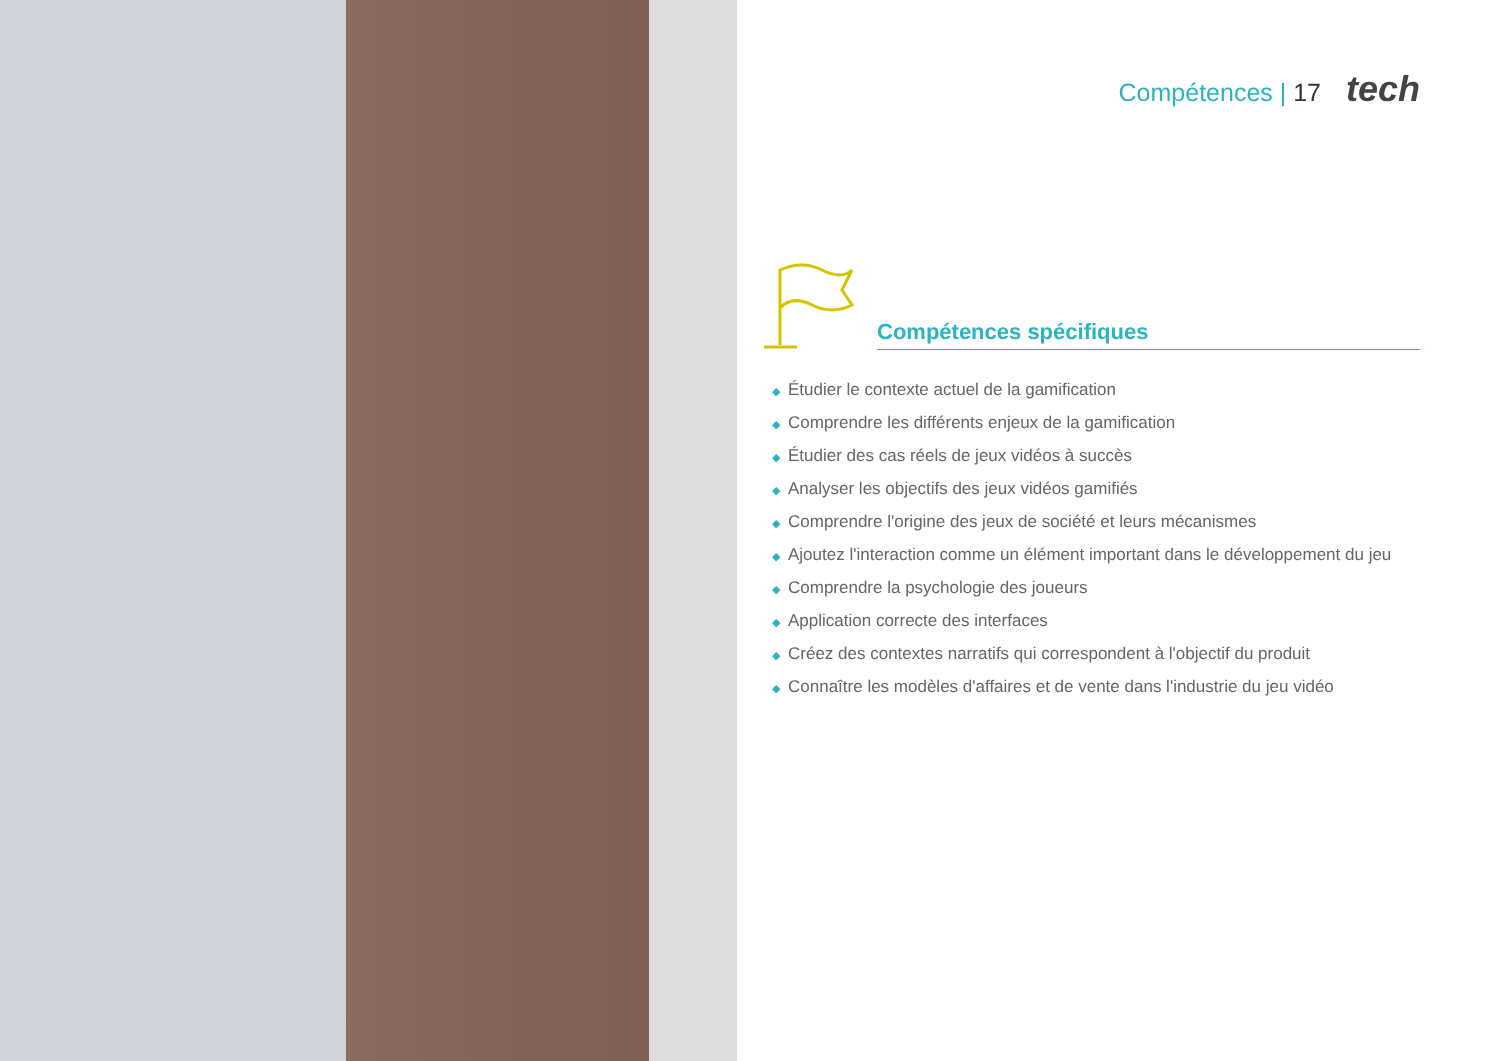Compétences | 17 tech
Compétences spécifiques
◆ Étudier le contexte actuel de la gamification
◆ Comprendre les différents enjeux de la gamification
◆ Étudier des cas réels de jeux vidéos à succès
◆ Analyser les objectifs des jeux vidéos gamifiés
◆ Comprendre l'origine des jeux de société et leurs mécanismes
◆ Ajoutez l'interaction comme un élément important dans le développement du jeu
◆ Comprendre la psychologie des joueurs
◆ Application correcte des interfaces
◆ Créez des contextes narratifs qui correspondent à l'objectif du produit
◆ Connaître les modèles d'affaires et de vente dans l'industrie du jeu vidéo